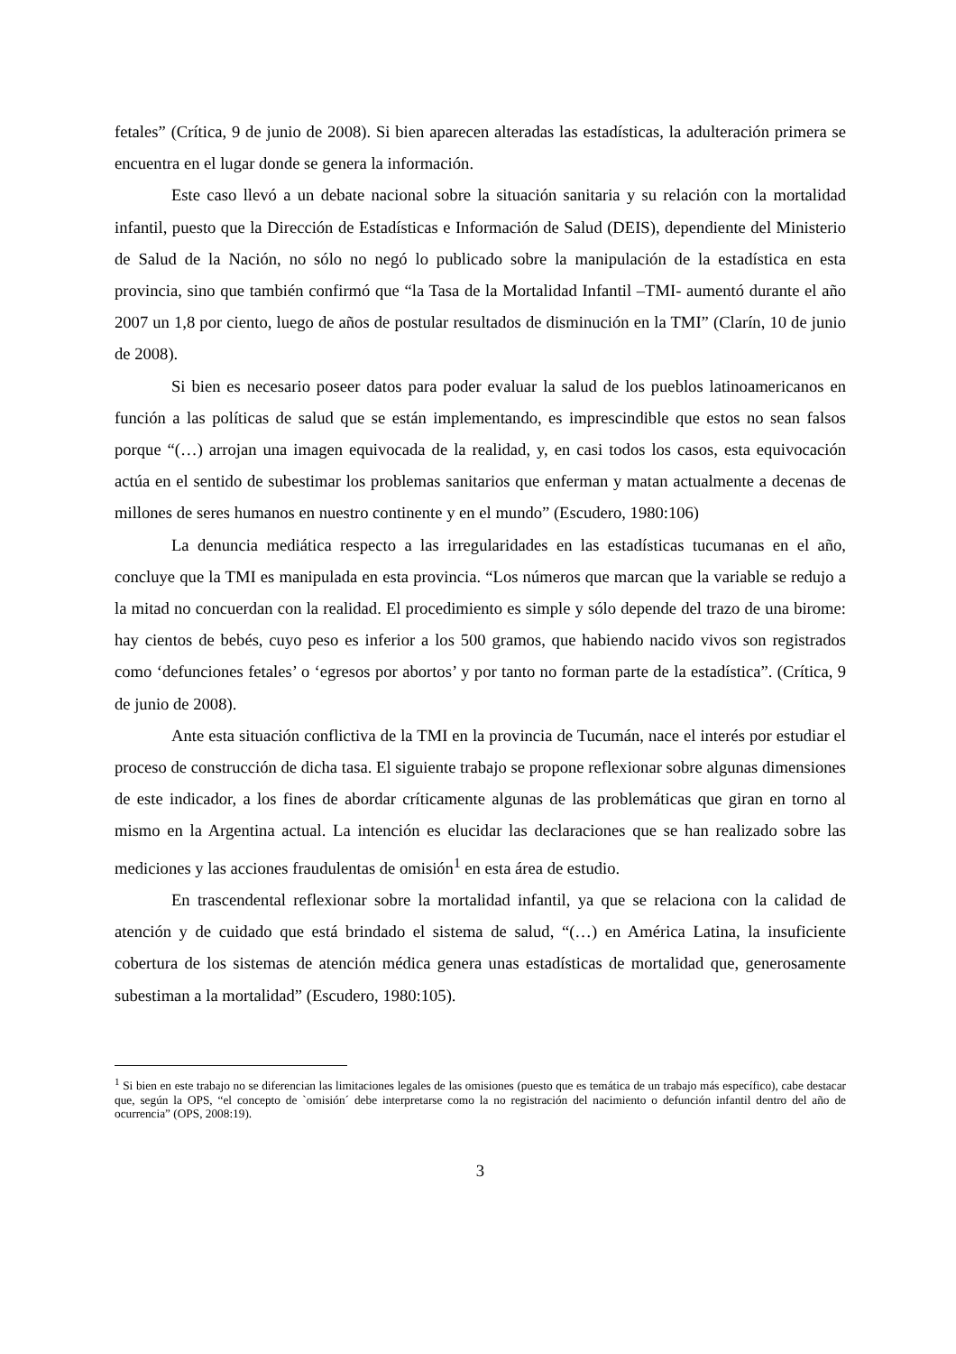fetales” (Crítica, 9 de junio de 2008). Si bien aparecen alteradas las estadísticas, la adulteración primera se encuentra en el lugar donde se genera la información.
Este caso llevó a un debate nacional sobre la situación sanitaria y su relación con la mortalidad infantil, puesto que la Dirección de Estadísticas e Información de Salud (DEIS), dependiente del Ministerio de Salud de la Nación, no sólo no negó lo publicado sobre la manipulación de la estadística en esta provincia, sino que también confirmó que “la Tasa de la Mortalidad Infantil –TMI- aumentó durante el año 2007 un 1,8 por ciento, luego de años de postular resultados de disminución en la TMI” (Clarín, 10 de junio de 2008).
Si bien es necesario poseer datos para poder evaluar la salud de los pueblos latinoamericanos en función a las políticas de salud que se están implementando, es imprescindible que estos no sean falsos porque “(…) arrojan una imagen equivocada de la realidad, y, en casi todos los casos, esta equivocación actúa en el sentido de subestimar los problemas sanitarios que enferman y matan actualmente a decenas de millones de seres humanos en nuestro continente y en el mundo” (Escudero, 1980:106)
La denuncia mediática respecto a las irregularidades en las estadísticas tucumanas en el año, concluye que la TMI es manipulada en esta provincia. “Los números que marcan que la variable se redujo a la mitad no concuerdan con la realidad. El procedimiento es simple y sólo depende del trazo de una birome: hay cientos de bebés, cuyo peso es inferior a los 500 gramos, que habiendo nacido vivos son registrados como ‘defunciones fetales’ o ‘egresos por abortos’ y por tanto no forman parte de la estadística”. (Crítica, 9 de junio de 2008).
Ante esta situación conflictiva de la TMI en la provincia de Tucumán, nace el interés por estudiar el proceso de construcción de dicha tasa. El siguiente trabajo se propone reflexionar sobre algunas dimensiones de este indicador, a los fines de abordar críticamente algunas de las problemáticas que giran en torno al mismo en la Argentina actual. La intención es elucidar las declaraciones que se han realizado sobre las mediciones y las acciones fraudulentas de omisión<sup>1</sup> en esta área de estudio.
En trascendental reflexionar sobre la mortalidad infantil, ya que se relaciona con la calidad de atención y de cuidado que está brindado el sistema de salud, “(…) en América Latina, la insuficiente cobertura de los sistemas de atención médica genera unas estadísticas de mortalidad que, generosamente subestiman a la mortalidad” (Escudero, 1980:105).
<sup>1</sup> Si bien en este trabajo no se diferencian las limitaciones legales de las omisiones (puesto que es temática de un trabajo más específico), cabe destacar que, según la OPS, “el concepto de `omisión´ debe interpretarse como la no registración del nacimiento o defunción infantil dentro del año de ocurrencia” (OPS, 2008:19).
3